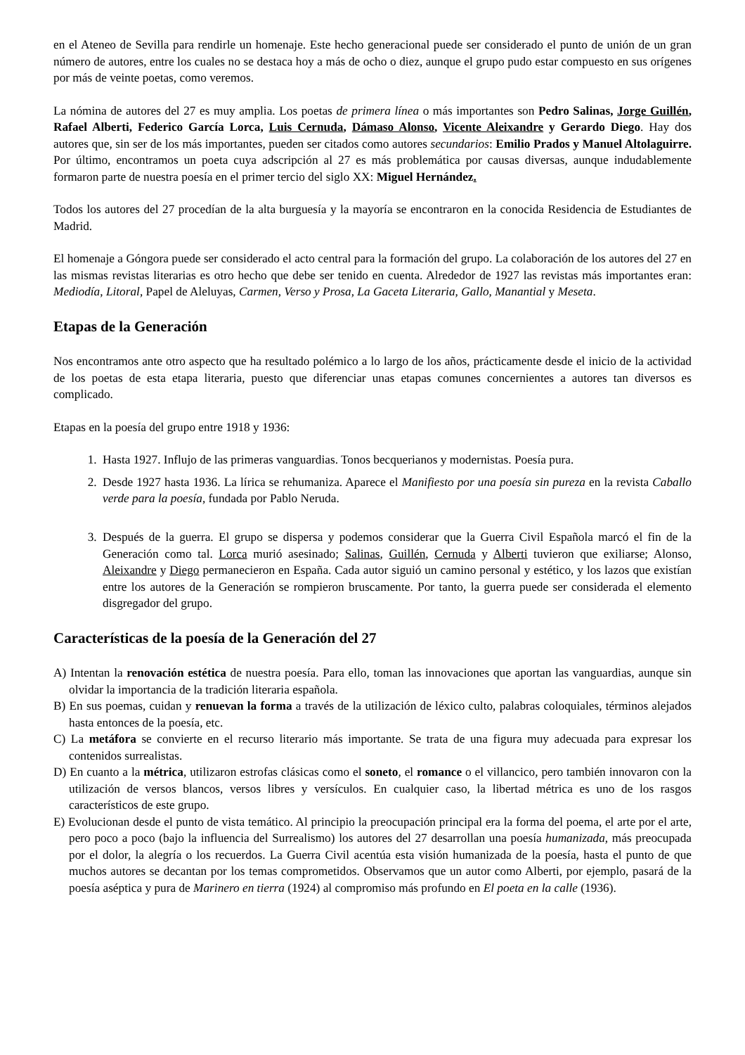en el Ateneo de Sevilla para rendirle un homenaje. Este hecho generacional puede ser considerado el punto de unión de un gran número de autores, entre los cuales no se destaca hoy a más de ocho o diez, aunque el grupo pudo estar compuesto en sus orígenes por más de veinte poetas, como veremos.
La nómina de autores del 27 es muy amplia. Los poetas de primera línea o más importantes son Pedro Salinas, Jorge Guillén, Rafael Alberti, Federico García Lorca, Luis Cernuda, Dámaso Alonso, Vicente Aleixandre y Gerardo Diego. Hay dos autores que, sin ser de los más importantes, pueden ser citados como autores secundarios: Emilio Prados y Manuel Altolaguirre. Por último, encontramos un poeta cuya adscripción al 27 es más problemática por causas diversas, aunque indudablemente formaron parte de nuestra poesía en el primer tercio del siglo XX: Miguel Hernández.
Todos los autores del 27 procedían de la alta burguesía y la mayoría se encontraron en la conocida Residencia de Estudiantes de Madrid.
El homenaje a Góngora puede ser considerado el acto central para la formación del grupo. La colaboración de los autores del 27 en las mismas revistas literarias es otro hecho que debe ser tenido en cuenta. Alrededor de 1927 las revistas más importantes eran: Mediodía, Litoral, Papel de Aleluyas, Carmen, Verso y Prosa, La Gaceta Literaria, Gallo, Manantial y Meseta.
Etapas de la Generación
Nos encontramos ante otro aspecto que ha resultado polémico a lo largo de los años, prácticamente desde el inicio de la actividad de los poetas de esta etapa literaria, puesto que diferenciar unas etapas comunes concernientes a autores tan diversos es complicado.
Etapas en la poesía del grupo entre 1918 y 1936:
1. Hasta 1927. Influjo de las primeras vanguardias. Tonos becquerianos y modernistas. Poesía pura.
2. Desde 1927 hasta 1936. La lírica se rehumaniza. Aparece el Manifiesto por una poesía sin pureza en la revista Caballo verde para la poesía, fundada por Pablo Neruda.
3. Después de la guerra. El grupo se dispersa y podemos considerar que la Guerra Civil Española marcó el fin de la Generación como tal. Lorca murió asesinado; Salinas, Guillén, Cernuda y Alberti tuvieron que exiliarse; Alonso, Aleixandre y Diego permanecieron en España. Cada autor siguió un camino personal y estético, y los lazos que existían entre los autores de la Generación se rompieron bruscamente. Por tanto, la guerra puede ser considerada el elemento disgregador del grupo.
Características de la poesía de la Generación del 27
A) Intentan la renovación estética de nuestra poesía. Para ello, toman las innovaciones que aportan las vanguardias, aunque sin olvidar la importancia de la tradición literaria española.
B) En sus poemas, cuidan y renuevan la forma a través de la utilización de léxico culto, palabras coloquiales, términos alejados hasta entonces de la poesía, etc.
C) La metáfora se convierte en el recurso literario más importante. Se trata de una figura muy adecuada para expresar los contenidos surrealistas.
D) En cuanto a la métrica, utilizaron estrofas clásicas como el soneto, el romance o el villancico, pero también innovaron con la utilización de versos blancos, versos libres y versículos. En cualquier caso, la libertad métrica es uno de los rasgos característicos de este grupo.
E) Evolucionan desde el punto de vista temático. Al principio la preocupación principal era la forma del poema, el arte por el arte, pero poco a poco (bajo la influencia del Surrealismo) los autores del 27 desarrollan una poesía humanizada, más preocupada por el dolor, la alegría o los recuerdos. La Guerra Civil acentúa esta visión humanizada de la poesía, hasta el punto de que muchos autores se decantan por los temas comprometidos. Observamos que un autor como Alberti, por ejemplo, pasará de la poesía aséptica y pura de Marinero en tierra (1924) al compromiso más profundo en El poeta en la calle (1936).